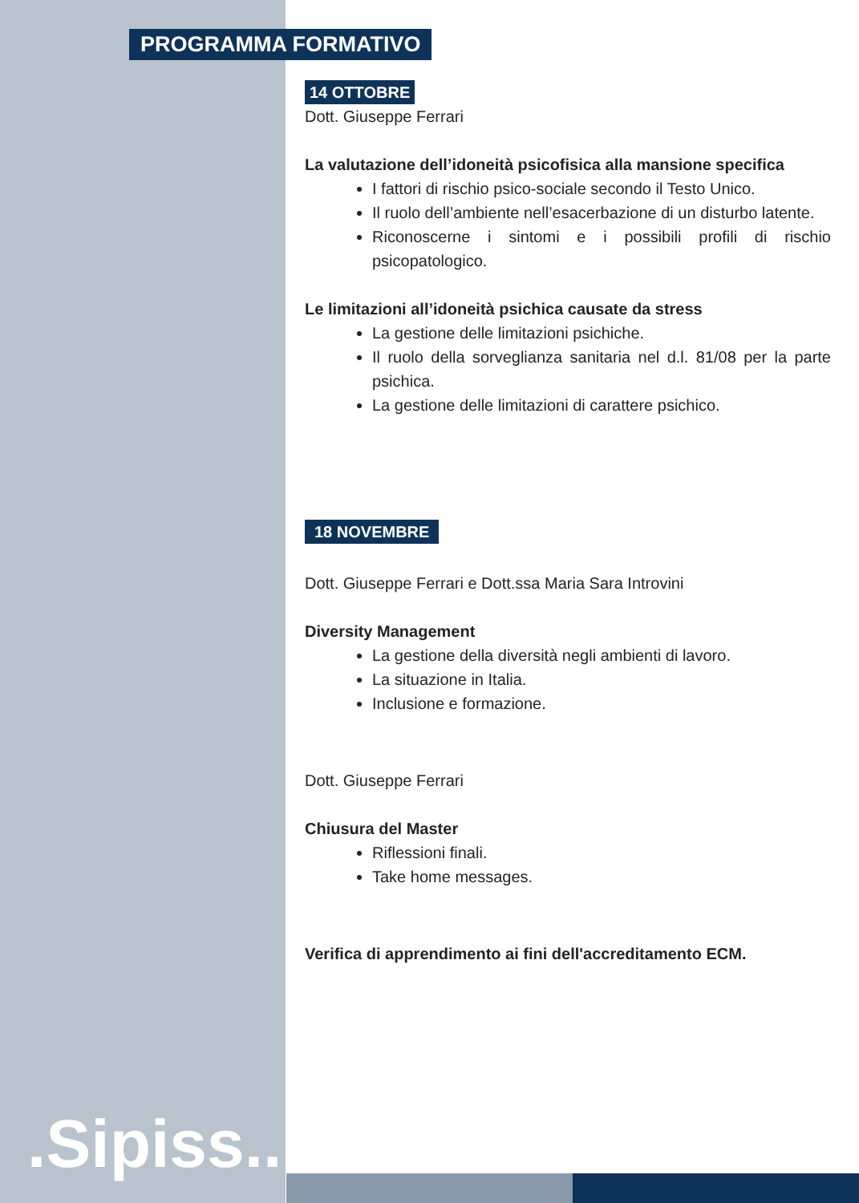.Sipiss..
PROGRAMMA FORMATIVO
14 OTTOBRE
Dott. Giuseppe Ferrari
La valutazione dell’idoneità psicofisica alla mansione specifica
I fattori di rischio psico-sociale secondo il Testo Unico.
Il ruolo dell’ambiente nell’esacerbazione di un disturbo latente.
Riconoscerne i sintomi e i possibili profili di rischio psicopatologico.
Le limitazioni all’idoneità psichica causate da stress
La gestione delle limitazioni psichiche.
Il ruolo della sorveglianza sanitaria nel d.l. 81/08 per la parte psichica.
La gestione delle limitazioni di carattere psichico.
18 NOVEMBRE
Dott. Giuseppe Ferrari e Dott.ssa Maria Sara Introvini
Diversity Management
La gestione della diversità negli ambienti di lavoro.
La situazione in Italia.
Inclusione e formazione.
Dott. Giuseppe Ferrari
Chiusura del Master
Riflessioni finali.
Take home messages.
Verifica di apprendimento ai fini dell'accreditamento ECM.